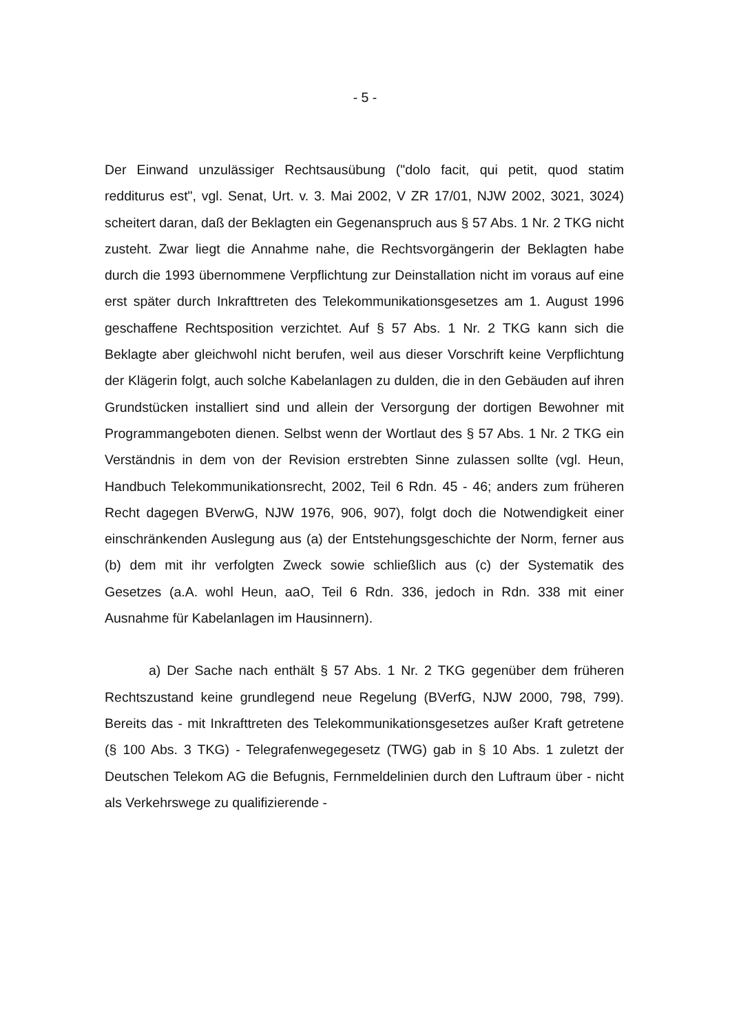- 5 -
Der Einwand unzulässiger Rechtsausübung ("dolo facit, qui petit, quod statim redditurus est", vgl. Senat, Urt. v. 3. Mai 2002, V ZR 17/01, NJW 2002, 3021, 3024) scheitert daran, daß der Beklagten ein Gegenanspruch aus § 57 Abs. 1 Nr. 2 TKG nicht zusteht. Zwar liegt die Annahme nahe, die Rechtsvorgängerin der Beklagten habe durch die 1993 übernommene Verpflichtung zur Deinstallation nicht im voraus auf eine erst später durch Inkrafttreten des Telekommunikationsgesetzes am 1. August 1996 geschaffene Rechtsposition verzichtet. Auf § 57 Abs. 1 Nr. 2 TKG kann sich die Beklagte aber gleichwohl nicht berufen, weil aus dieser Vorschrift keine Verpflichtung der Klägerin folgt, auch solche Kabelanlagen zu dulden, die in den Gebäuden auf ihren Grundstücken installiert sind und allein der Versorgung der dortigen Bewohner mit Programmangeboten dienen. Selbst wenn der Wortlaut des § 57 Abs. 1 Nr. 2 TKG ein Verständnis in dem von der Revision erstrebten Sinne zulassen sollte (vgl. Heun, Handbuch Telekommunikationsrecht, 2002, Teil 6 Rdn. 45 - 46; anders zum früheren Recht dagegen BVerwG, NJW 1976, 906, 907), folgt doch die Notwendigkeit einer einschränkenden Auslegung aus (a) der Entstehungsgeschichte der Norm, ferner aus (b) dem mit ihr verfolgten Zweck sowie schließlich aus (c) der Systematik des Gesetzes (a.A. wohl Heun, aaO, Teil 6 Rdn. 336, jedoch in Rdn. 338 mit einer Ausnahme für Kabelanlagen im Hausinnern).
a) Der Sache nach enthält § 57 Abs. 1 Nr. 2 TKG gegenüber dem früheren Rechtszustand keine grundlegend neue Regelung (BVerfG, NJW 2000, 798, 799). Bereits das - mit Inkrafttreten des Telekommunikationsgesetzes außer Kraft getretene (§ 100 Abs. 3 TKG) - Telegrafenwegegesetz (TWG) gab in § 10 Abs. 1 zuletzt der Deutschen Telekom AG die Befugnis, Fernmeldelinien durch den Luftraum über - nicht als Verkehrswege zu qualifizierende -